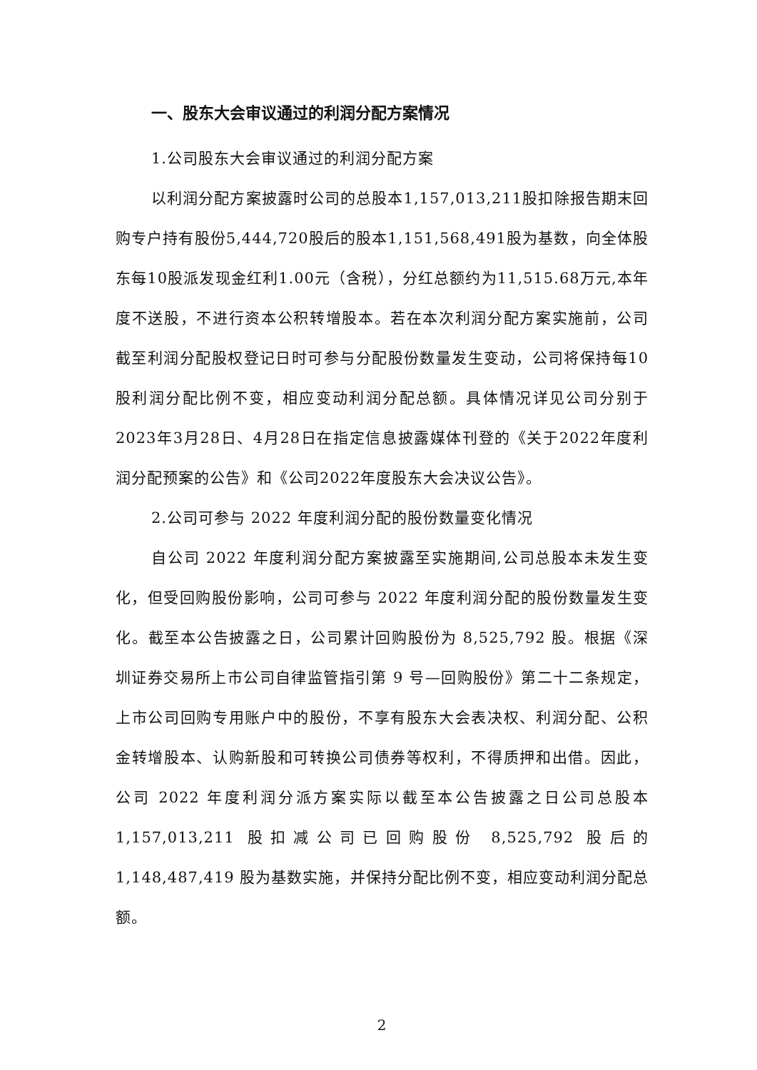一、股东大会审议通过的利润分配方案情况
1.公司股东大会审议通过的利润分配方案
以利润分配方案披露时公司的总股本1,157,013,211股扣除报告期末回购专户持有股份5,444,720股后的股本1,151,568,491股为基数，向全体股东每10股派发现金红利1.00元（含税），分红总额约为11,515.68万元,本年度不送股，不进行资本公积转增股本。若在本次利润分配方案实施前，公司截至利润分配股权登记日时可参与分配股份数量发生变动，公司将保持每10股利润分配比例不变，相应变动利润分配总额。具体情况详见公司分别于2023年3月28日、4月28日在指定信息披露媒体刊登的《关于2022年度利润分配预案的公告》和《公司2022年度股东大会决议公告》。
2.公司可参与 2022 年度利润分配的股份数量变化情况
自公司 2022 年度利润分配方案披露至实施期间,公司总股本未发生变化，但受回购股份影响，公司可参与 2022 年度利润分配的股份数量发生变化。截至本公告披露之日，公司累计回购股份为 8,525,792 股。根据《深圳证券交易所上市公司自律监管指引第 9 号—回购股份》第二十二条规定，上市公司回购专用账户中的股份，不享有股东大会表决权、利润分配、公积金转增股本、认购新股和可转换公司债券等权利，不得质押和出借。因此，公司 2022 年度利润分派方案实际以截至本公告披露之日公司总股本 1,157,013,211 股扣减公司已回购股份 8,525,792 股后的 1,148,487,419 股为基数实施，并保持分配比例不变，相应变动利润分配总额。
2